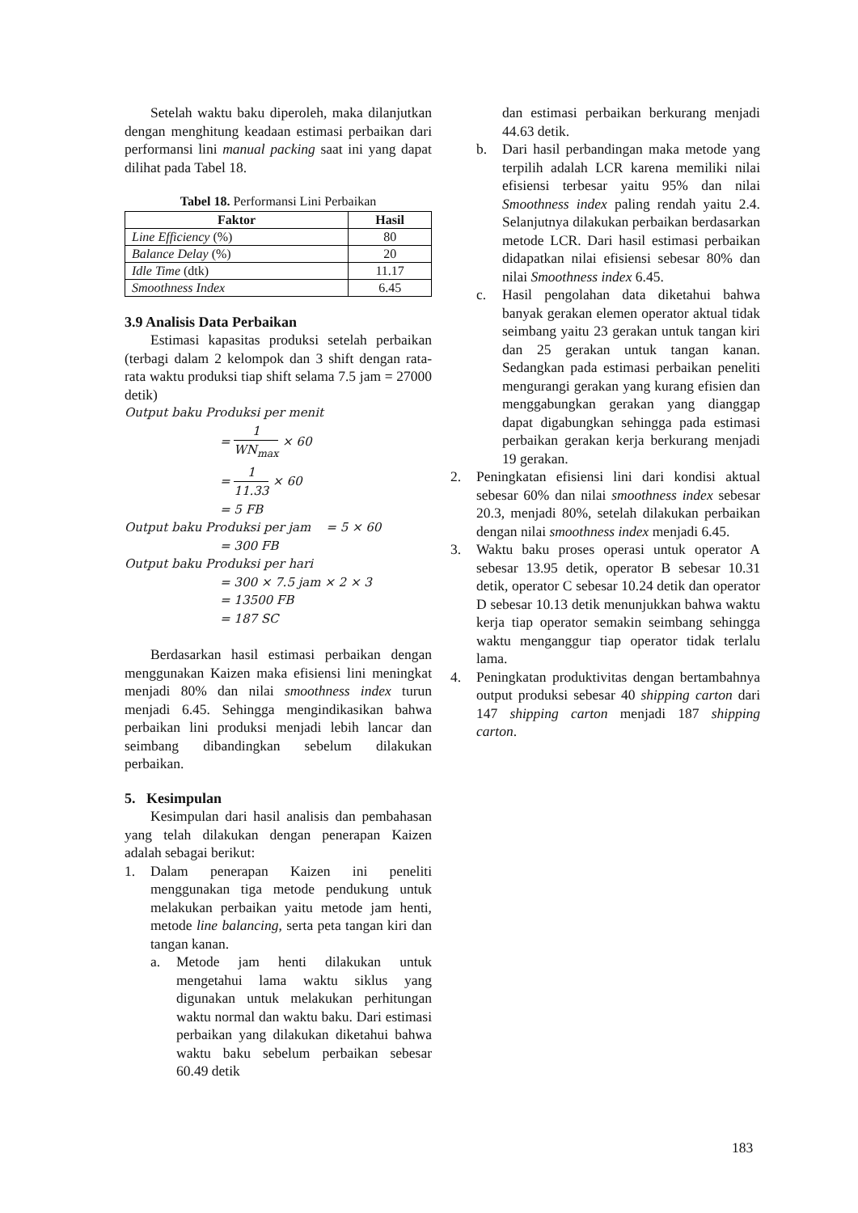Setelah waktu baku diperoleh, maka dilanjutkan dengan menghitung keadaan estimasi perbaikan dari performansi lini manual packing saat ini yang dapat dilihat pada Tabel 18.
Tabel 18. Performansi Lini Perbaikan
| Faktor | Hasil |
| --- | --- |
| Line Efficiency (%) | 80 |
| Balance Delay (%) | 20 |
| Idle Time (dtk) | 11.17 |
| Smoothness Index | 6.45 |
3.9 Analisis Data Perbaikan
Estimasi kapasitas produksi setelah perbaikan (terbagi dalam 2 kelompok dan 3 shift dengan rata-rata waktu produksi tiap shift selama 7.5 jam = 27000 detik)
Output baku Produksi per menit
= 1 WN<sub>max</sub> × 60
= 1 11.33 × 60
= 5 FB
Output baku Produksi per jam = 5 × 60
= 300 FB
Output baku Produksi per hari
= 300 × 7.5 jam × 2 × 3
= 13500 FB
= 187 SC
Berdasarkan hasil estimasi perbaikan dengan menggunakan Kaizen maka efisiensi lini meningkat menjadi 80% dan nilai smoothness index turun menjadi 6.45. Sehingga mengindikasikan bahwa perbaikan lini produksi menjadi lebih lancar dan seimbang dibandingkan sebelum dilakukan perbaikan.
5. Kesimpulan
Kesimpulan dari hasil analisis dan pembahasan yang telah dilakukan dengan penerapan Kaizen adalah sebagai berikut:
1. Dalam penerapan Kaizen ini peneliti menggunakan tiga metode pendukung untuk melakukan perbaikan yaitu metode jam henti, metode line balancing, serta peta tangan kiri dan tangan kanan.
a. Metode jam henti dilakukan untuk mengetahui lama waktu siklus yang digunakan untuk melakukan perhitungan waktu normal dan waktu baku. Dari estimasi perbaikan yang dilakukan diketahui bahwa waktu baku sebelum perbaikan sebesar 60.49 detik
dan estimasi perbaikan berkurang menjadi 44.63 detik.
b. Dari hasil perbandingan maka metode yang terpilih adalah LCR karena memiliki nilai efisiensi terbesar yaitu 95% dan nilai Smoothness index paling rendah yaitu 2.4. Selanjutnya dilakukan perbaikan berdasarkan metode LCR. Dari hasil estimasi perbaikan didapatkan nilai efisiensi sebesar 80% dan nilai Smoothness index 6.45.
c. Hasil pengolahan data diketahui bahwa banyak gerakan elemen operator aktual tidak seimbang yaitu 23 gerakan untuk tangan kiri dan 25 gerakan untuk tangan kanan. Sedangkan pada estimasi perbaikan peneliti mengurangi gerakan yang kurang efisien dan menggabungkan gerakan yang dianggap dapat digabungkan sehingga pada estimasi perbaikan gerakan kerja berkurang menjadi 19 gerakan.
2. Peningkatan efisiensi lini dari kondisi aktual sebesar 60% dan nilai smoothness index sebesar 20.3, menjadi 80%, setelah dilakukan perbaikan dengan nilai smoothness index menjadi 6.45.
3. Waktu baku proses operasi untuk operator A sebesar 13.95 detik, operator B sebesar 10.31 detik, operator C sebesar 10.24 detik dan operator D sebesar 10.13 detik menunjukkan bahwa waktu kerja tiap operator semakin seimbang sehingga waktu menganggur tiap operator tidak terlalu lama.
4. Peningkatan produktivitas dengan bertambahnya output produksi sebesar 40 shipping carton dari 147 shipping carton menjadi 187 shipping carton.
183